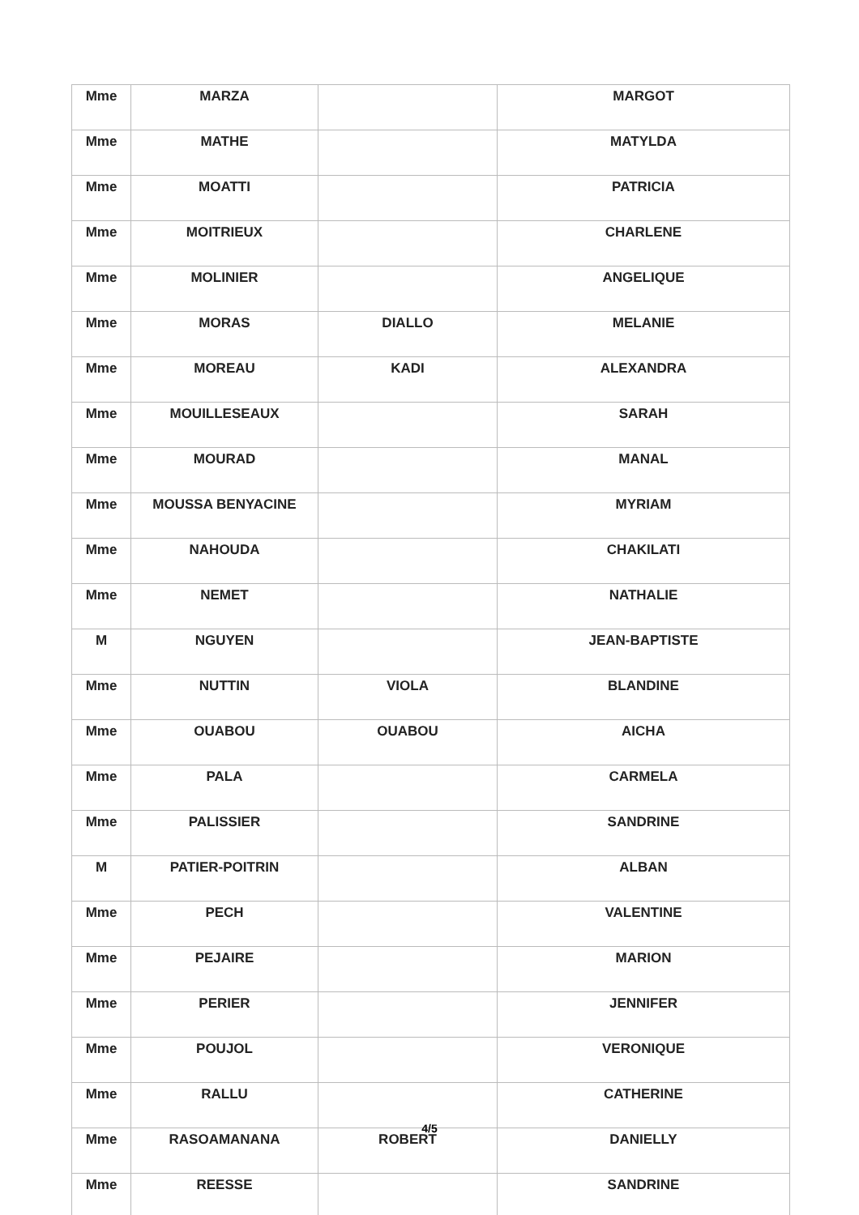| Mme | MARZA | | MARGOT |
| Mme | MATHE | | MATYLDA |
| Mme | MOATTI | | PATRICIA |
| Mme | MOITRIEUX | | CHARLENE |
| Mme | MOLINIER | | ANGELIQUE |
| Mme | MORAS | DIALLO | MELANIE |
| Mme | MOREAU | KADI | ALEXANDRA |
| Mme | MOUILLESEAUX | | SARAH |
| Mme | MOURAD | | MANAL |
| Mme | MOUSSA BENYACINE | | MYRIAM |
| Mme | NAHOUDA | | CHAKILATI |
| Mme | NEMET | | NATHALIE |
| M | NGUYEN | | JEAN-BAPTISTE |
| Mme | NUTTIN | VIOLA | BLANDINE |
| Mme | OUABOU | OUABOU | AICHA |
| Mme | PALA | | CARMELA |
| Mme | PALISSIER | | SANDRINE |
| M | PATIER-POITRIN | | ALBAN |
| Mme | PECH | | VALENTINE |
| Mme | PEJAIRE | | MARION |
| Mme | PERIER | | JENNIFER |
| Mme | POUJOL | | VERONIQUE |
| Mme | RALLU | | CATHERINE |
| Mme | RASOAMANANA | ROBERT | DANIELLY |
| Mme | REESSE | | SANDRINE |
4/5